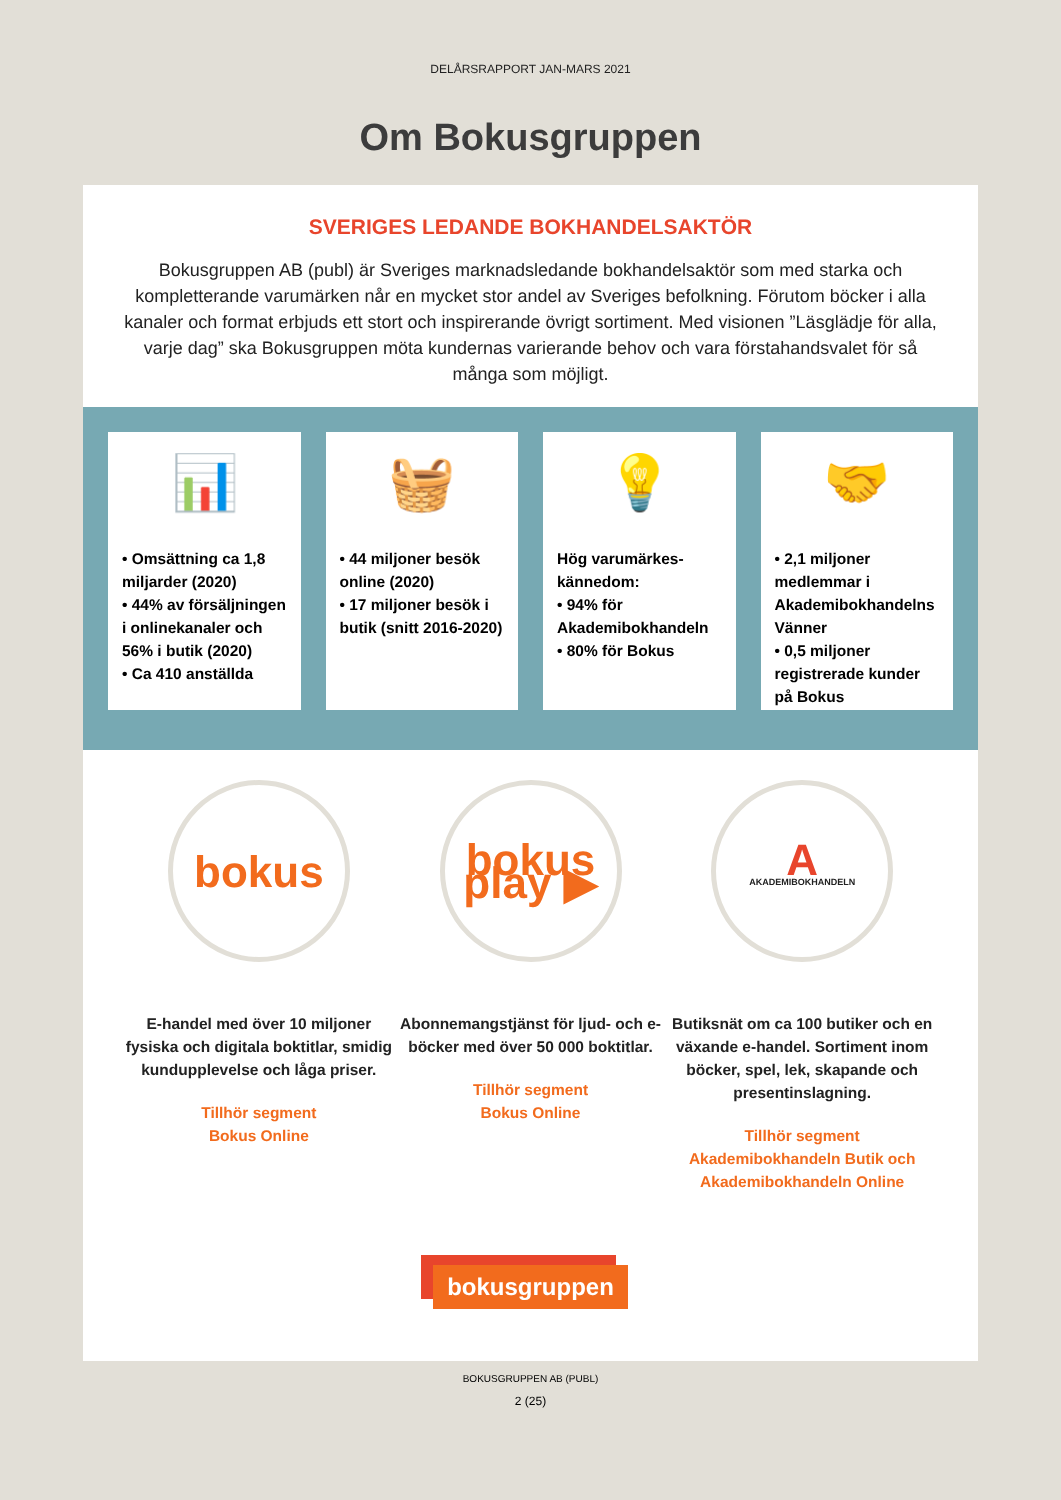DELÅRSRAPPORT JAN-MARS 2021
Om Bokusgruppen
SVERIGES LEDANDE BOKHANDELSAKTÖR
Bokusgruppen AB (publ) är Sveriges marknadsledande bokhandelsaktör som med starka och kompletterande varumärken når en mycket stor andel av Sveriges befolkning. Förutom böcker i alla kanaler och format erbjuds ett stort och inspirerande övrigt sortiment. Med visionen ”Läsglädje för alla, varje dag” ska Bokusgruppen möta kundernas varierande behov och vara förstahandsvalet för så många som möjligt.
📊
• Omsättning ca 1,8 miljarder (2020)
• 44% av försäljningen i onlinekanaler och 56% i butik (2020)
• Ca 410 anställda
🧺
• 44 miljoner besök online (2020)
• 17 miljoner besök i butik (snitt 2016-2020)
💡
Hög varumärkes-kännedom:
• 94% för Akademibokhandeln
• 80% för Bokus
🤝
• 2,1 miljoner medlemmar i Akademibokhandelns Vänner
• 0,5 miljoner registrerade kunder på Bokus
bokus
E-handel med över 10 miljoner fysiska och digitala boktitlar, smidig kundupplevelse och låga priser.
Tillhör segment
Bokus Online
bokus play ▶
Abonnemangstjänst för ljud- och e-böcker med över 50 000 boktitlar.
Tillhör segment
Bokus Online
A
AKADEMIBOKHANDELN
Butiksnät om ca 100 butiker och en växande e-handel. Sortiment inom böcker, spel, lek, skapande och presentinslagning.
Tillhör segment
Akademibokhandeln Butik och Akademibokhandeln Online
bokusgruppen
BOKUSGRUPPEN AB (PUBL)
2 (25)